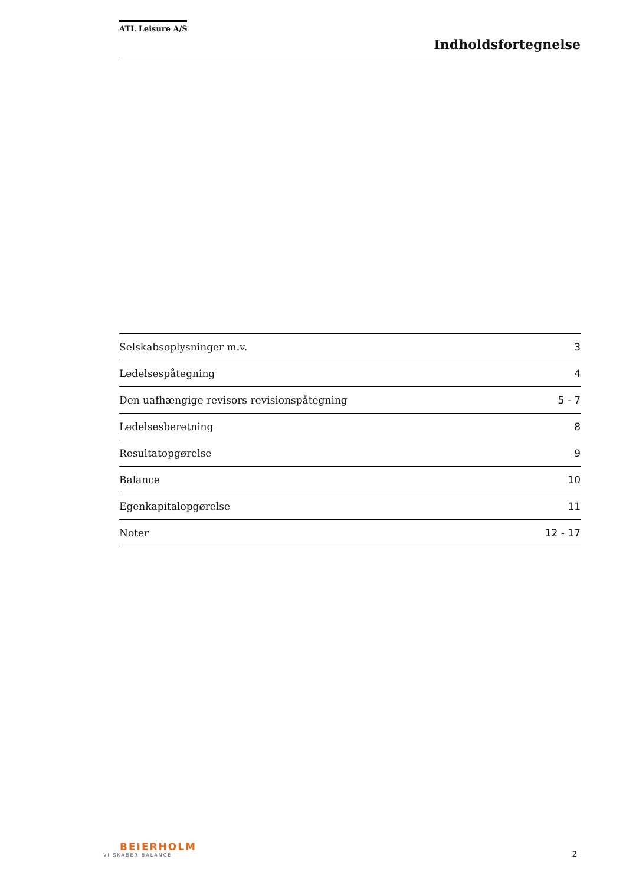ATL Leisure A/S
Indholdsfortegnelse
| Selskabsoplysninger m.v. | 3 |
| Ledelsespåtegning | 4 |
| Den uafhængige revisors revisionspåtegning | 5 - 7 |
| Ledelsesberetning | 8 |
| Resultatopgørelse | 9 |
| Balance | 10 |
| Egenkapitalopgørelse | 11 |
| Noter | 12 - 17 |
BEIERHOLM
VI SKABER BALANCE
2